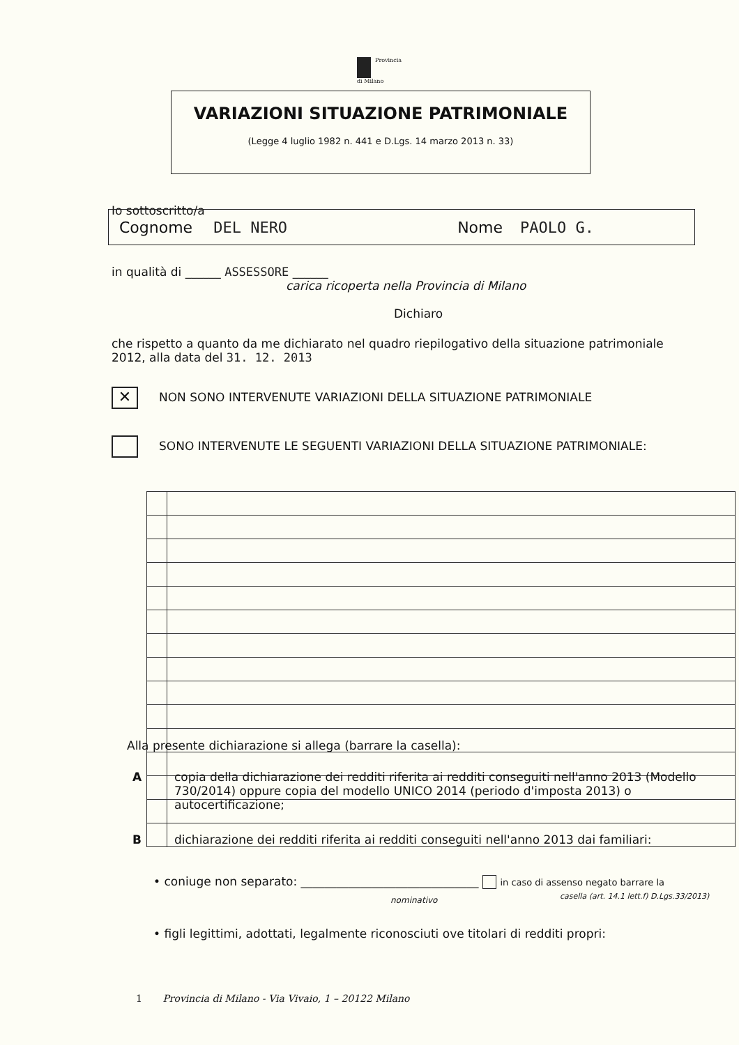Provincia
di Milano
VARIAZIONI SITUAZIONE PATRIMONIALE
(Legge 4 luglio 1982 n. 441 e D.Lgs. 14 marzo 2013 n. 33)
Io sottoscritto/a
Cognome DEL NERO Nome PAOLO G.
in qualità di ______ ASSESSORE ______
carica ricoperta nella Provincia di Milano
Dichiaro
che rispetto a quanto da me dichiarato nel quadro riepilogativo della situazione patrimoniale 2012, alla data del 31. 12. 2013
✕ NON SONO INTERVENUTE VARIAZIONI DELLA SITUAZIONE PATRIMONIALE
SONO INTERVENUTE LE SEGUENTI VARIAZIONI DELLA SITUAZIONE PATRIMONIALE:
Alla presente dichiarazione si allega (barrare la casella):
Acopia della dichiarazione dei redditi riferita ai redditi conseguiti nell'anno 2013 (Modello 730/2014) oppure copia del modello UNICO 2014 (periodo d'imposta 2013) o autocertificazione;
Bdichiarazione dei redditi riferita ai redditi conseguiti nell'anno 2013 dai familiari:
• coniuge non separato: ______________________________ in caso di assenso negato barrare la
nominativo
casella (art. 14.1 lett.f) D.Lgs.33/2013)
• figli legittimi, adottati, legalmente riconosciuti ove titolari di redditi propri:
1 Provincia di Milano - Via Vivaio, 1 – 20122 Milano